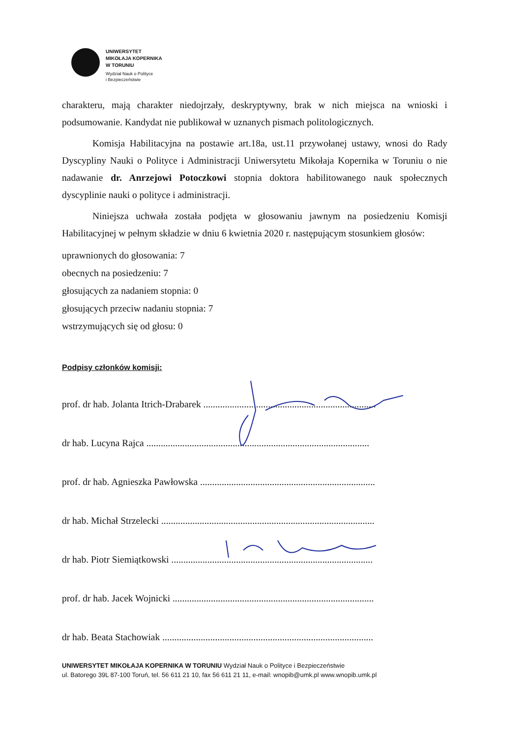UNIWERSYTET
MIKOŁAJA KOPERNIKA
W TORUNIU
Wydział Nauk o Polityce
i Bezpieczeństwie
charakteru, mają charakter niedojrzały, deskryptywny, brak w nich miejsca na wnioski i podsumowanie. Kandydat nie publikował w uznanych pismach politologicznych.
Komisja Habilitacyjna na postawie art.18a, ust.11 przywołanej ustawy, wnosi do Rady Dyscypliny Nauki o Polityce i Administracji Uniwersytetu Mikołaja Kopernika w Toruniu o nie nadawanie dr. Anrzejowi Potoczkowi stopnia doktora habilitowanego nauk społecznych dyscyplinie nauki o polityce i administracji.
Niniejsza uchwała została podjęta w głosowaniu jawnym na posiedzeniu Komisji Habilitacyjnej w pełnym składzie w dniu 6 kwietnia 2020 r. następującym stosunkiem głosów:
uprawnionych do głosowania: 7
obecnych na posiedzeniu: 7
głosujących za nadaniem stopnia: 0
głosujących przeciw nadaniu stopnia: 7
wstrzymujących się od głosu: 0
Podpisy członków komisji:
prof. dr hab. Jolanta Itrich-Drabarek ........................................................................
dr hab. Lucyna Rajca .............................................................................................
prof. dr hab. Agnieszka Pawłowska .........................................................................
dr hab. Michał Strzelecki .........................................................................................
dr hab. Piotr Siemiątkowski ....................................................................................
prof. dr hab. Jacek Wojnicki ....................................................................................
dr hab. Beata Stachowiak ........................................................................................
UNIWERSYTET MIKOŁAJA KOPERNIKA W TORUNIU Wydział Nauk o Polityce i Bezpieczeństwie
ul. Batorego 39L 87-100 Toruń, tel. 56 611 21 10, fax 56 611 21 11, e-mail: wnopib@umk.pl www.wnopib.umk.pl